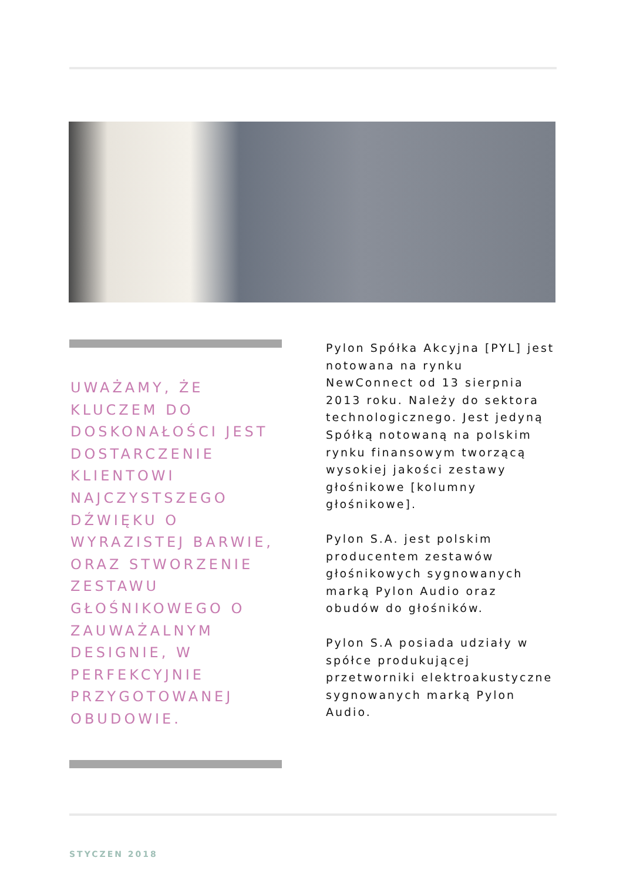UWAŻAMY, ŻE KLUCZEM DO DOSKONAŁOŚCI JEST DOSTARCZENIE KLIENTOWI NAJCZYSTSZEGO DŹWIĘKU O WYRAZISTEJ BARWIE, ORAZ STWORZENIE ZESTAWU GŁOŚNIKOWEGO O ZAUWAŻALNYM DESIGNIE, W PERFEKCYJNIE PRZYGOTOWANEJ OBUDOWIE.
Pylon Spółka Akcyjna [PYL] jest notowana na rynku NewConnect od 13 sierpnia 2013 roku. Należy do sektora technologicznego. Jest jedyną Spółką notowaną na polskim rynku finansowym tworzącą wysokiej jakości zestawy głośnikowe [kolumny głośnikowe].
Pylon S.A. jest polskim producentem zestawów głośnikowych sygnowanych marką Pylon Audio oraz obudów do głośników.
Pylon S.A posiada udziały w spółce produkującej przetworniki elektroakustyczne sygnowanych marką Pylon Audio.
STYCZEN 2018